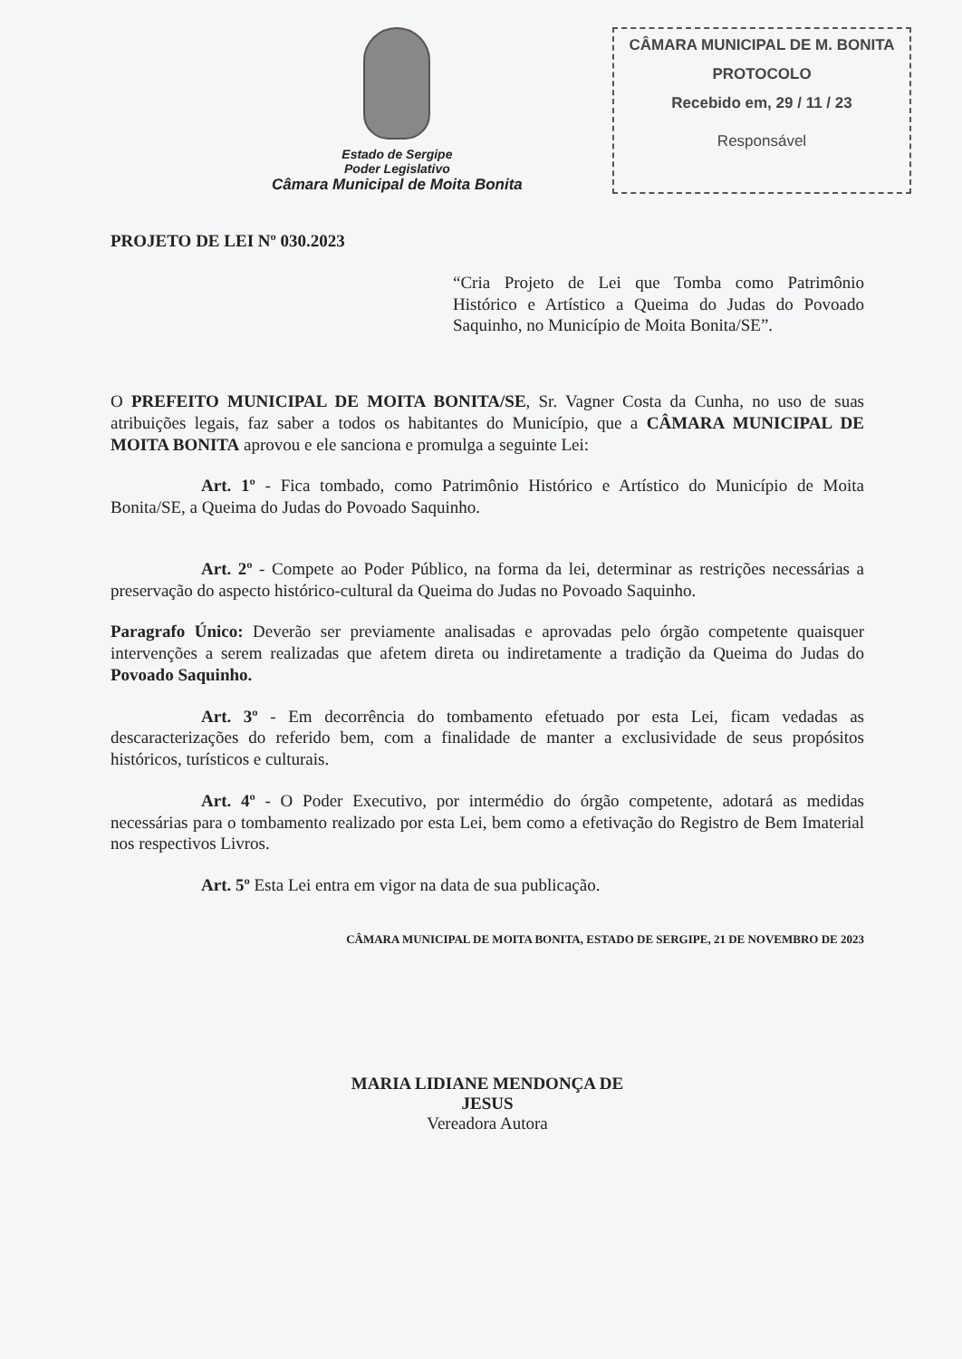Estado de Sergipe
Poder Legislativo
Câmara Municipal de Moita Bonita
CÂMARA MUNICIPAL DE M. BONITA
PROTOCOLO
Recebido em, 29 / 11 / 23
Responsável
PROJETO DE LEI Nº 030.2023
“Cria Projeto de Lei que Tomba como Patrimônio Histórico e Artístico a Queima do Judas do Povoado Saquinho, no Município de Moita Bonita/SE”.
O PREFEITO MUNICIPAL DE MOITA BONITA/SE, Sr. Vagner Costa da Cunha, no uso de suas atribuições legais, faz saber a todos os habitantes do Município, que a CÂMARA MUNICIPAL DE MOITA BONITA aprovou e ele sanciona e promulga a seguinte Lei:
Art. 1º - Fica tombado, como Patrimônio Histórico e Artístico do Município de Moita Bonita/SE, a Queima do Judas do Povoado Saquinho.
Art. 2º - Compete ao Poder Público, na forma da lei, determinar as restrições necessárias a preservação do aspecto histórico-cultural da Queima do Judas no Povoado Saquinho.
Paragrafo Único: Deverão ser previamente analisadas e aprovadas pelo órgão competente quaisquer intervenções a serem realizadas que afetem direta ou indiretamente a tradição da Queima do Judas do Povoado Saquinho.
Art. 3º - Em decorrência do tombamento efetuado por esta Lei, ficam vedadas as descaracterizações do referido bem, com a finalidade de manter a exclusividade de seus propósitos históricos, turísticos e culturais.
Art. 4º - O Poder Executivo, por intermédio do órgão competente, adotará as medidas necessárias para o tombamento realizado por esta Lei, bem como a efetivação do Registro de Bem Imaterial nos respectivos Livros.
Art. 5º Esta Lei entra em vigor na data de sua publicação.
CÂMARA MUNICIPAL DE MOITA BONITA, ESTADO DE SERGIPE, 21 DE NOVEMBRO DE 2023
MARIA LIDIANE MENDONÇA DE
JESUS
Vereadora Autora